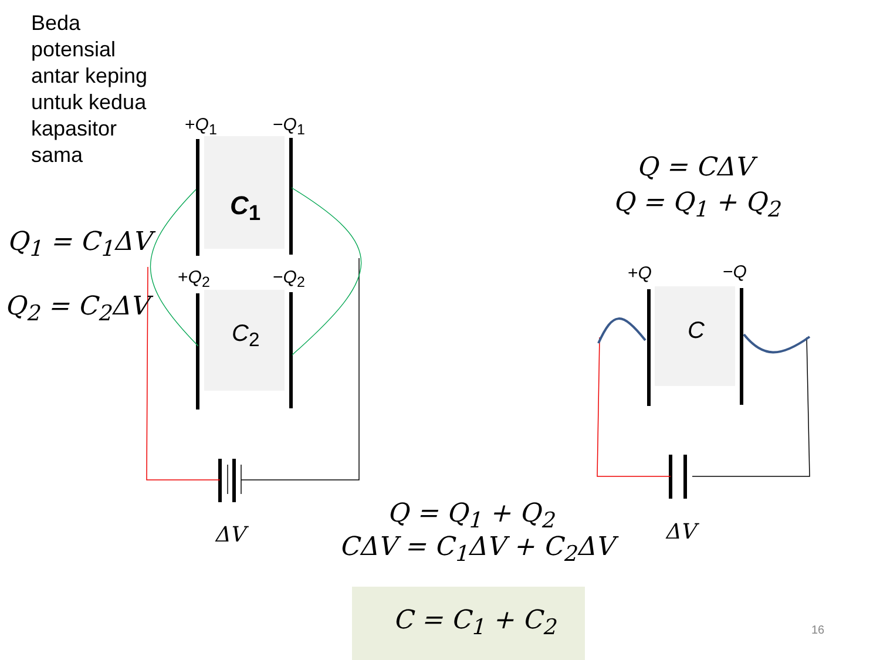Beda
potensial
antar keping
untuk kedua
kapasitor
sama
+Q<sub>1</sub> −Q<sub>1</sub>
+Q<sub>2</sub> −Q<sub>2</sub>
C<sub>1</sub>
C<sub>2</sub>
Q<sub>1</sub> = C<sub>1</sub>ΔV
Q<sub>2</sub> = C<sub>2</sub>ΔV
ΔV
Q = CΔV
Q = Q<sub>1</sub> + Q<sub>2</sub>
+Q −Q
C
ΔV
Q = Q<sub>1</sub> + Q<sub>2</sub>
CΔV = C<sub>1</sub>ΔV + C<sub>2</sub>ΔV
C = C<sub>1</sub> + C<sub>2</sub> 16